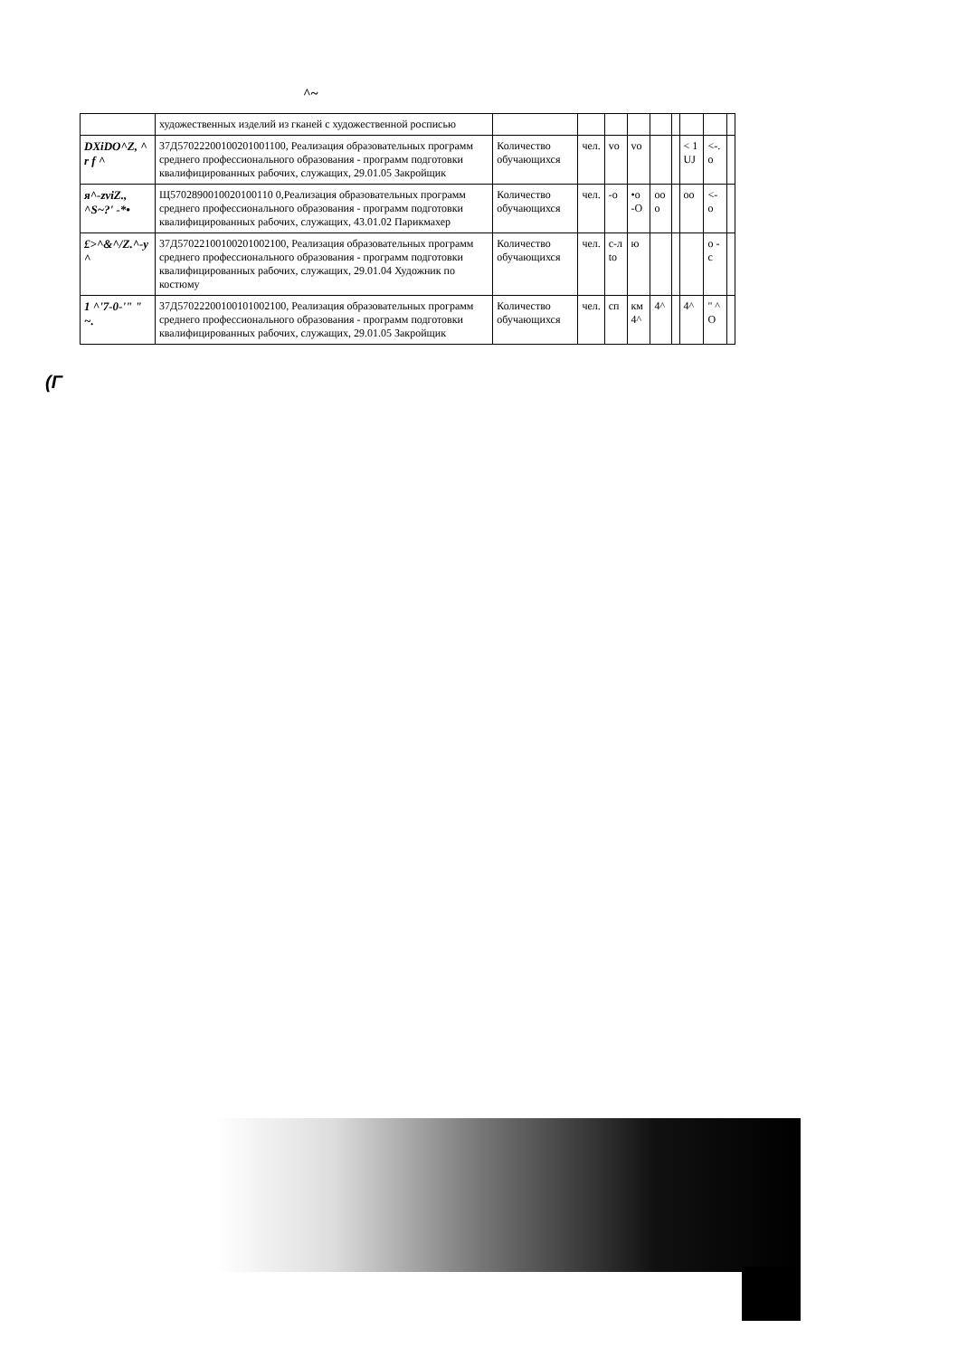^~
| | художественных изделий из гканей с художественной росписью | | | | | | | | | |
| DXiDO^Z, ^ r f ^ | 37Д57022200100201001100, Реализация образовательных программ среднего профессионального образования - программ подготовки квалифицированных рабочих, служащих, 29.01.05 Закройщик | Количество обучающихся | чел. | vo | vo | | | < 1 UJ | <-. o | |
| я^-zviZ., ^S~?' -*• | Щ5702890010020100110 0,Реализация образовательных программ среднего профессионального образования - программ подготовки квалифицированных рабочих, служащих, 43.01.02 Парикмахер | Количество обучающихся | чел. | -o | •o -O | oo o | | oo | <- o | |
| £>^&^/Z.^-y ^ | 37Д57022100100201002100, Реализация образовательных программ среднего профессионального образования - программ подготовки квалифицированных рабочих, служащих, 29.01.04 Художник по костюму | Количество обучающихся | чел. | с-л to | ю | | | | o -c | |
| 1 ^'7-0-'" " ~. | 37Д57022200100101002100, Реализация образовательных программ среднего профессионального образования - программ подготовки квалифицированных рабочих, служащих, 29.01.05 Закройщик | Количество обучающихся | чел. | сп | км 4^ | 4^ | | 4^ | " ^ O | |
(Г